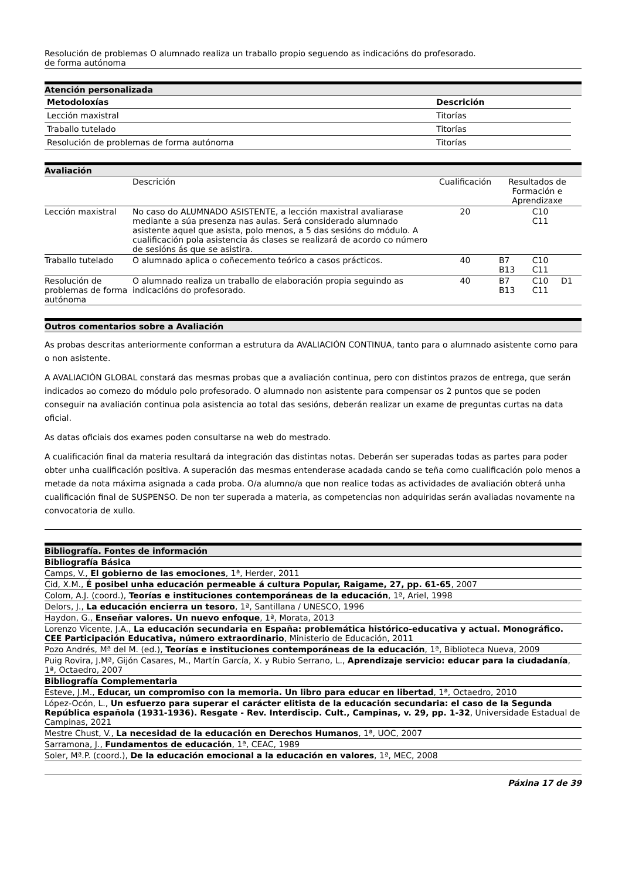| Resolución de problemas de forma autónoma | O alumnado realiza un traballo propio seguendo as indicacións do profesorado. |
Atención personalizada
| Metodoloxías | Descrición |
| --- | --- |
| Lección maxistral | Titorías |
| Traballo tutelado | Titorías |
| Resolución de problemas de forma autónoma | Titorías |
Avaliación
| | Descrición | Cualificación | Resultados de Formación e Aprendizaxe | | |
| Lección maxistral | No caso do ALUMNADO ASISTENTE, a lección maxistral avaliarase mediante a súa presenza nas aulas. Será considerado alumnado asistente aquel que asista, polo menos, a 5 das sesións do módulo. A cualificación pola asistencia ás clases se realizará de acordo co número de sesións ás que se asistira. | 20 | | C10 C11 | |
| Traballo tutelado | O alumnado aplica o coñecemento teórico a casos prácticos. | 40 | B7 B13 | C10 C11 | |
| Resolución de problemas de forma autónoma | O alumnado realiza un traballo de elaboración propia seguindo as indicacións do profesorado. | 40 | B7 B13 | C10 C11 | D1 |
Outros comentarios sobre a Avaliación
As probas descritas anteriormente conforman a estrutura da AVALIACIÓN CONTINUA, tanto para o alumnado asistente como para o non asistente.
A AVALIACIÒN GLOBAL constará das mesmas probas que a avaliación continua, pero con distintos prazos de entrega, que serán indicados ao comezo do módulo polo profesorado. O alumnado non asistente para compensar os 2 puntos que se poden conseguir na avaliación continua pola asistencia ao total das sesións, deberán realizar un exame de preguntas curtas na data oficial.
As datas oficiais dos exames poden consultarse na web do mestrado.
A cualificación final da materia resultará da integración das distintas notas. Deberán ser superadas todas as partes para poder obter unha cualificación positiva. A superación das mesmas entenderase acadada cando se teña como cualificación polo menos a metade da nota máxima asignada a cada proba. O/a alumno/a que non realice todas as actividades de avaliación obterá unha cualificación final de SUSPENSO. De non ter superada a materia, as competencias non adquiridas serán avaliadas novamente na convocatoria de xullo.
Bibliografía. Fontes de información
Bibliografía Básica
Camps, V., El gobierno de las emociones, 1ª, Herder, 2011
Cid, X.M., É posibel unha educación permeable á cultura Popular, Raigame, 27, pp. 61-65, 2007
Colom, A.J. (coord.), Teorías e instituciones contemporáneas de la educación, 1ª, Ariel, 1998
Delors, J., La educación encierra un tesoro, 1ª, Santillana / UNESCO, 1996
Haydon, G., Enseñar valores. Un nuevo enfoque, 1ª, Morata, 2013
Lorenzo Vicente, J.A., La educación secundaria en España: problemática histórico-educativa y actual. Monográfico. CEE Participación Educativa, número extraordinario, Ministerio de Educación, 2011
Pozo Andrés, Mª del M. (ed.), Teorías e instituciones contemporáneas de la educación, 1ª, Biblioteca Nueva, 2009
Puig Rovira, J.Mª, Gijón Casares, M., Martín García, X. y Rubio Serrano, L., Aprendizaje servicio: educar para la ciudadanía, 1ª, Octaedro, 2007
Bibliografía Complementaria
Esteve, J.M., Educar, un compromiso con la memoria. Un libro para educar en libertad, 1ª, Octaedro, 2010
López-Ocón, L., Un esfuerzo para superar el carácter elitista de la educación secundaria: el caso de la Segunda República española (1931-1936). Resgate - Rev. Interdiscip. Cult., Campinas, v. 29, pp. 1-32, Universidade Estadual de Campinas, 2021
Mestre Chust, V., La necesidad de la educación en Derechos Humanos, 1ª, UOC, 2007
Sarramona, J., Fundamentos de educación, 1ª, CEAC, 1989
Soler, Mª.P. (coord.), De la educación emocional a la educación en valores, 1ª, MEC, 2008
Páxina 17 de 39